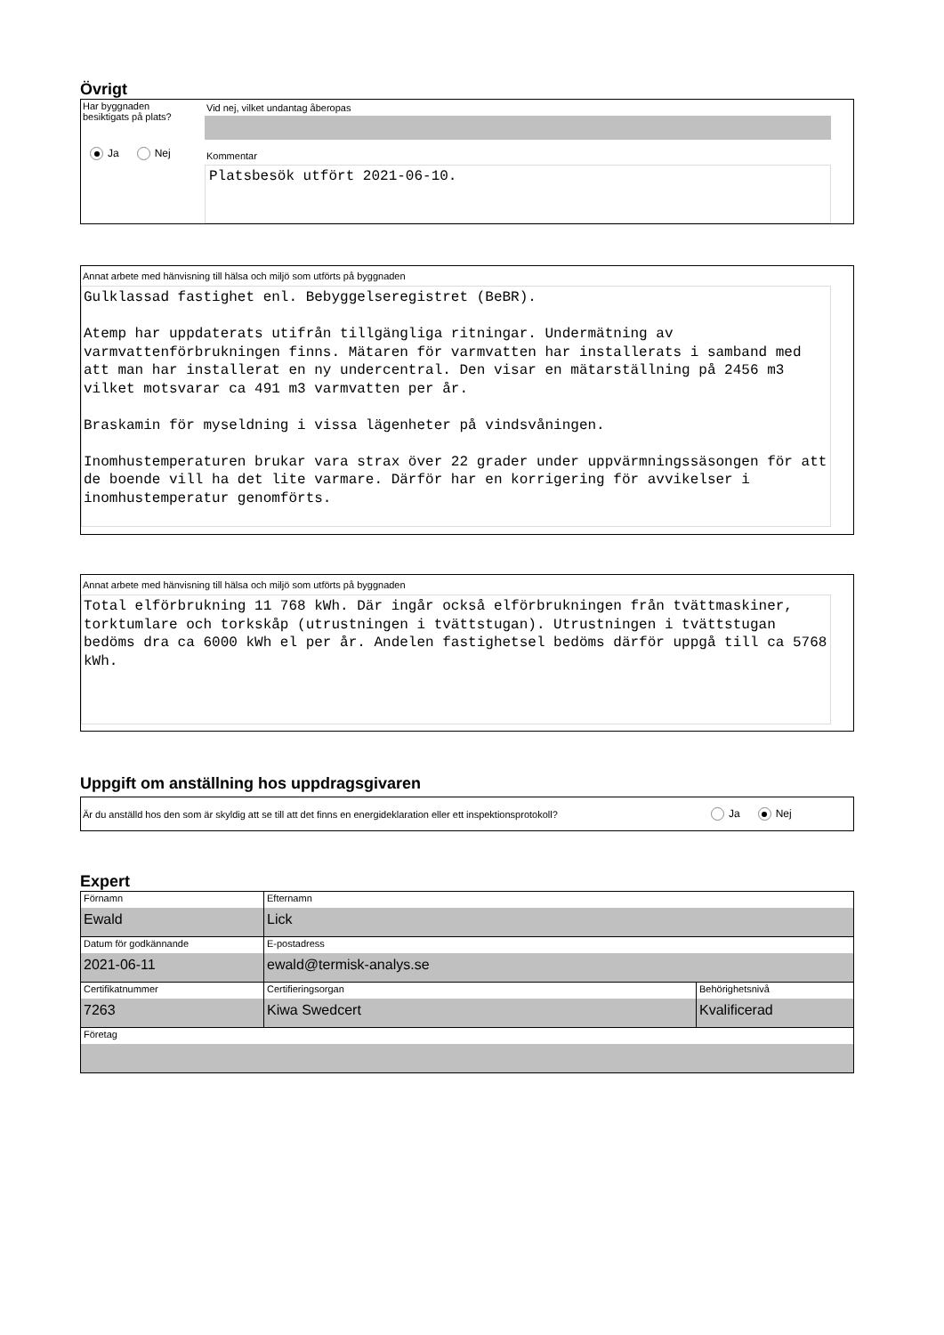Övrigt
Har byggnaden
besiktigats på plats?
Ja Nej
Vid nej, vilket undantag åberopas
Kommentar
Platsbesök utfört 2021-06-10.
Annat arbete med hänvisning till hälsa och miljö som utförts på byggnaden
Gulklassad fastighet enl. Bebyggelseregistret (BeBR). Atemp har uppdaterats utifrån tillgängliga ritningar. Undermätning av varmvattenförbrukningen finns. Mätaren för varmvatten har installerats i samband med att man har installerat en ny undercentral. Den visar en mätarställning på 2456 m3 vilket motsvarar ca 491 m3 varmvatten per år. Braskamin för myseldning i vissa lägenheter på vindsvåningen. Inomhustemperaturen brukar vara strax över 22 grader under uppvärmningssäsongen för att de boende vill ha det lite varmare. Därför har en korrigering för avvikelser i inomhustemperatur genomförts.
Annat arbete med hänvisning till hälsa och miljö som utförts på byggnaden
Total elförbrukning 11 768 kWh. Där ingår också elförbrukningen från tvättmaskiner, torktumlare och torkskåp (utrustningen i tvättstugan). Utrustningen i tvättstugan bedöms dra ca 6000 kWh el per år. Andelen fastighetsel bedöms därför uppgå till ca 5768 kWh.
Uppgift om anställning hos uppdragsgivaren
Är du anställd hos den som är skyldig att se till att det finns en energideklaration eller ett inspektionsprotokoll?
Ja Nej
Expert
| Förnamn Ewald | Efternamn Lick | |
| Datum för godkännande 2021-06-11 | E-postadress ewald@termisk-analys.se | |
| Certifikatnummer 7263 | Certifieringsorgan Kiwa Swedcert | Behörighetsnivå Kvalificerad |
| Företag | | |